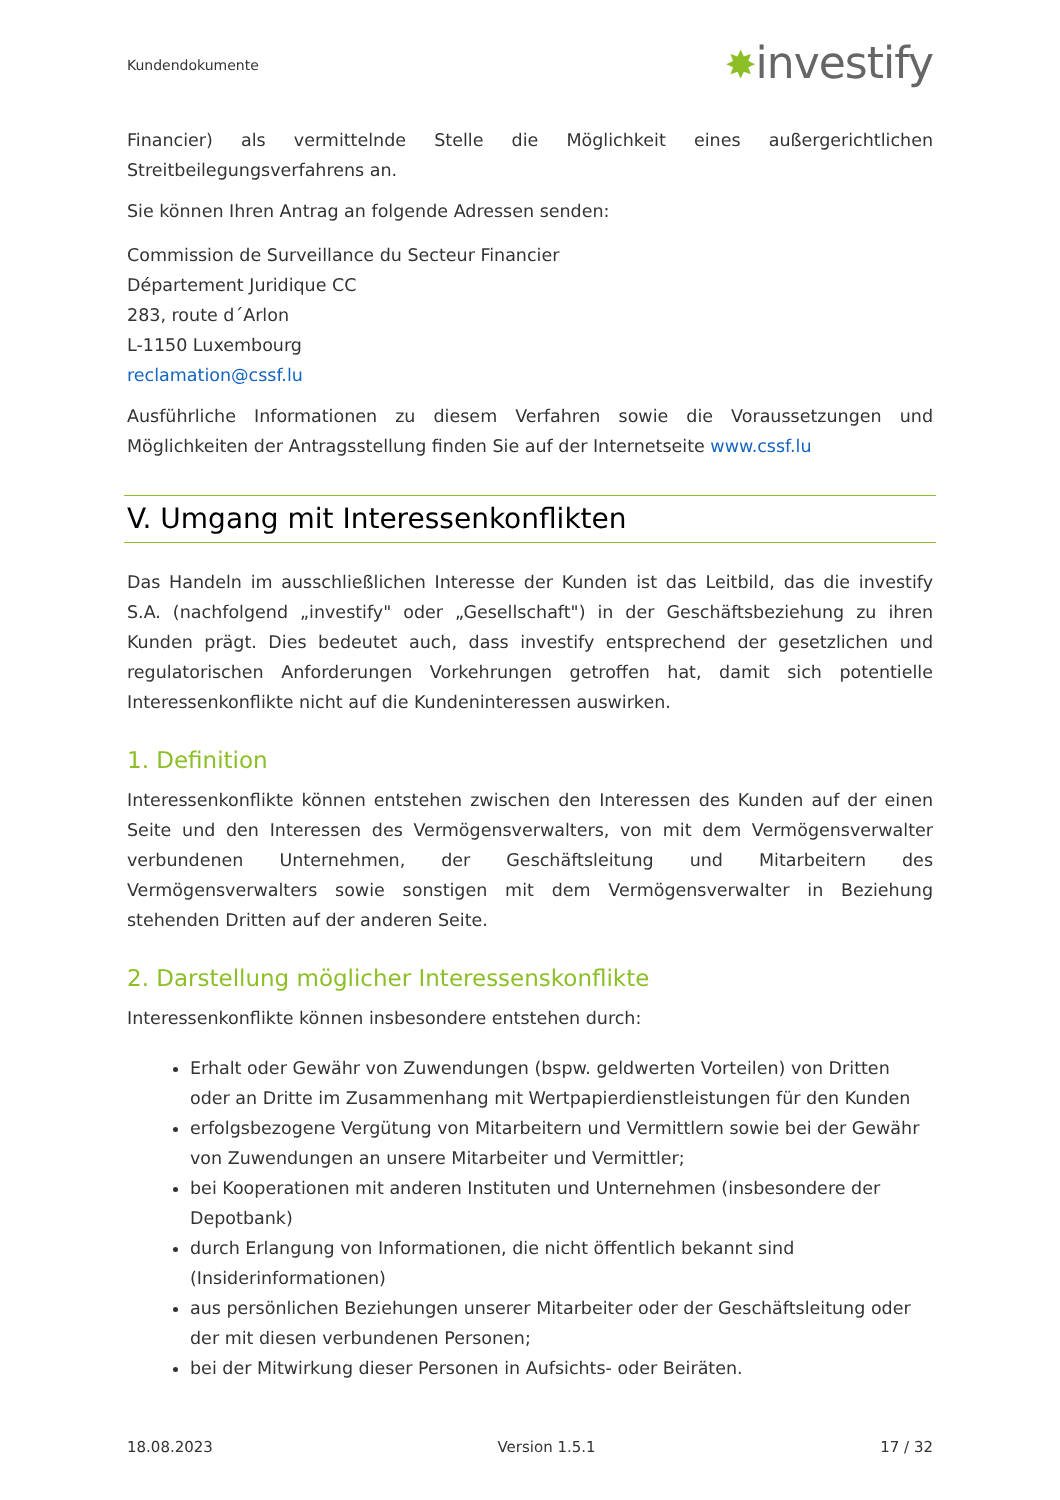Kundendokumente
✸investify
Financier) als vermittelnde Stelle die Möglichkeit eines außergerichtlichen Streitbeilegungsverfahrens an.
Sie können Ihren Antrag an folgende Adressen senden:
Commission de Surveillance du Secteur Financier
Département Juridique CC
283, route d´Arlon
L-1150 Luxembourg
reclamation@cssf.lu
Ausführliche Informationen zu diesem Verfahren sowie die Voraussetzungen und Möglichkeiten der Antragsstellung finden Sie auf der Internetseite www.cssf.lu
V. Umgang mit Interessenkonflikten
Das Handeln im ausschließlichen Interesse der Kunden ist das Leitbild, das die investify S.A. (nachfolgend „investify" oder „Gesellschaft") in der Geschäftsbeziehung zu ihren Kunden prägt. Dies bedeutet auch, dass investify entsprechend der gesetzlichen und regulatorischen Anforderungen Vorkehrungen getroffen hat, damit sich potentielle Interessenkonflikte nicht auf die Kundeninteressen auswirken.
1. Definition
Interessenkonflikte können entstehen zwischen den Interessen des Kunden auf der einen Seite und den Interessen des Vermögensverwalters, von mit dem Vermögensverwalter verbundenen Unternehmen, der Geschäftsleitung und Mitarbeitern des Vermögensverwalters sowie sonstigen mit dem Vermögensverwalter in Beziehung stehenden Dritten auf der anderen Seite.
2. Darstellung möglicher Interessenskonflikte
Interessenkonflikte können insbesondere entstehen durch:
Erhalt oder Gewähr von Zuwendungen (bspw. geldwerten Vorteilen) von Dritten oder an Dritte im Zusammenhang mit Wertpapierdienstleistungen für den Kunden
erfolgsbezogene Vergütung von Mitarbeitern und Vermittlern sowie bei der Gewähr von Zuwendungen an unsere Mitarbeiter und Vermittler;
bei Kooperationen mit anderen Instituten und Unternehmen (insbesondere der Depotbank)
durch Erlangung von Informationen, die nicht öffentlich bekannt sind (Insiderinformationen)
aus persönlichen Beziehungen unserer Mitarbeiter oder der Geschäftsleitung oder der mit diesen verbundenen Personen;
bei der Mitwirkung dieser Personen in Aufsichts- oder Beiräten.
18.08.2023 Version 1.5.1 17 / 32